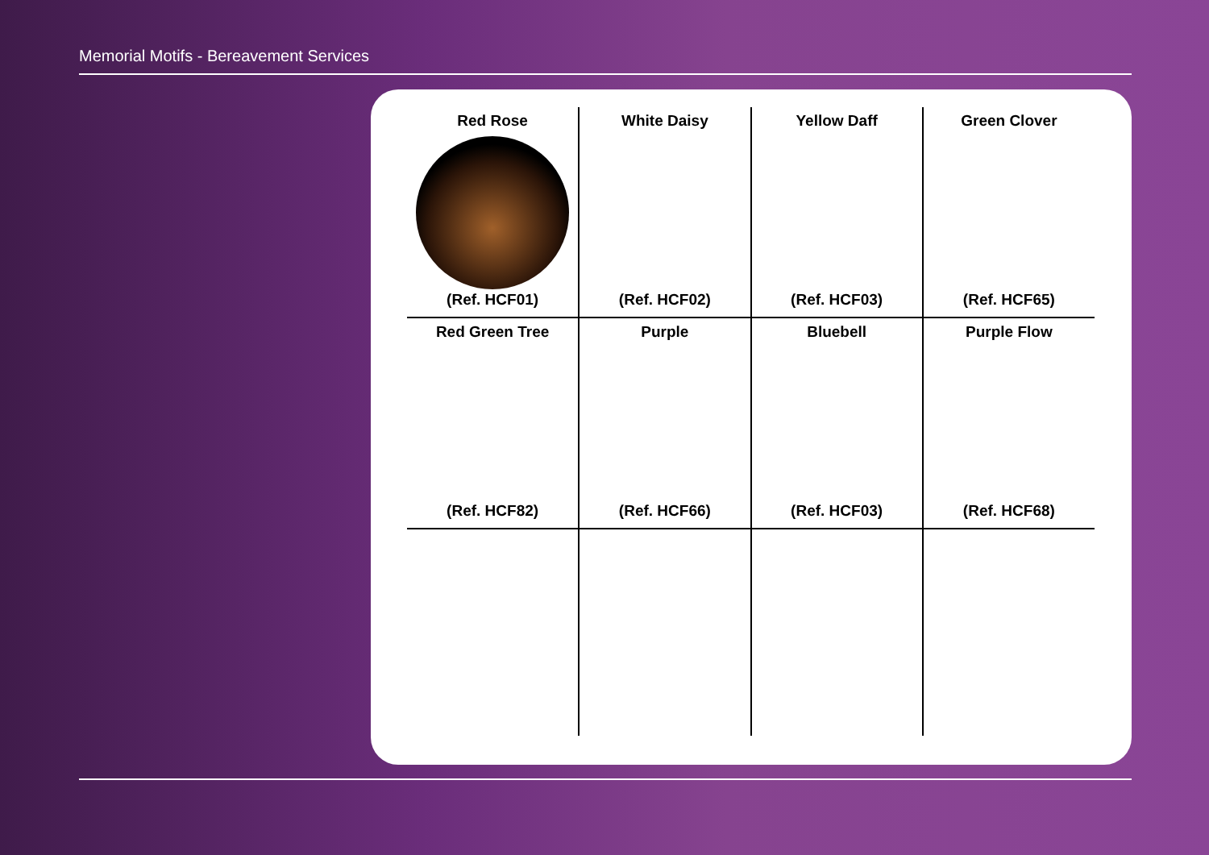Memorial Motifs - Bereavement Services
| Red Rose (Ref. HCF01) | White Daisy (Ref. HCF02) | Yellow Daff (Ref. HCF03) | Green Clover (Ref. HCF65) |
| Red Green Tree (Ref. HCF82) | Purple (Ref. HCF66) | Bluebell (Ref. HCF03) | Purple Flow (Ref. HCF68) |